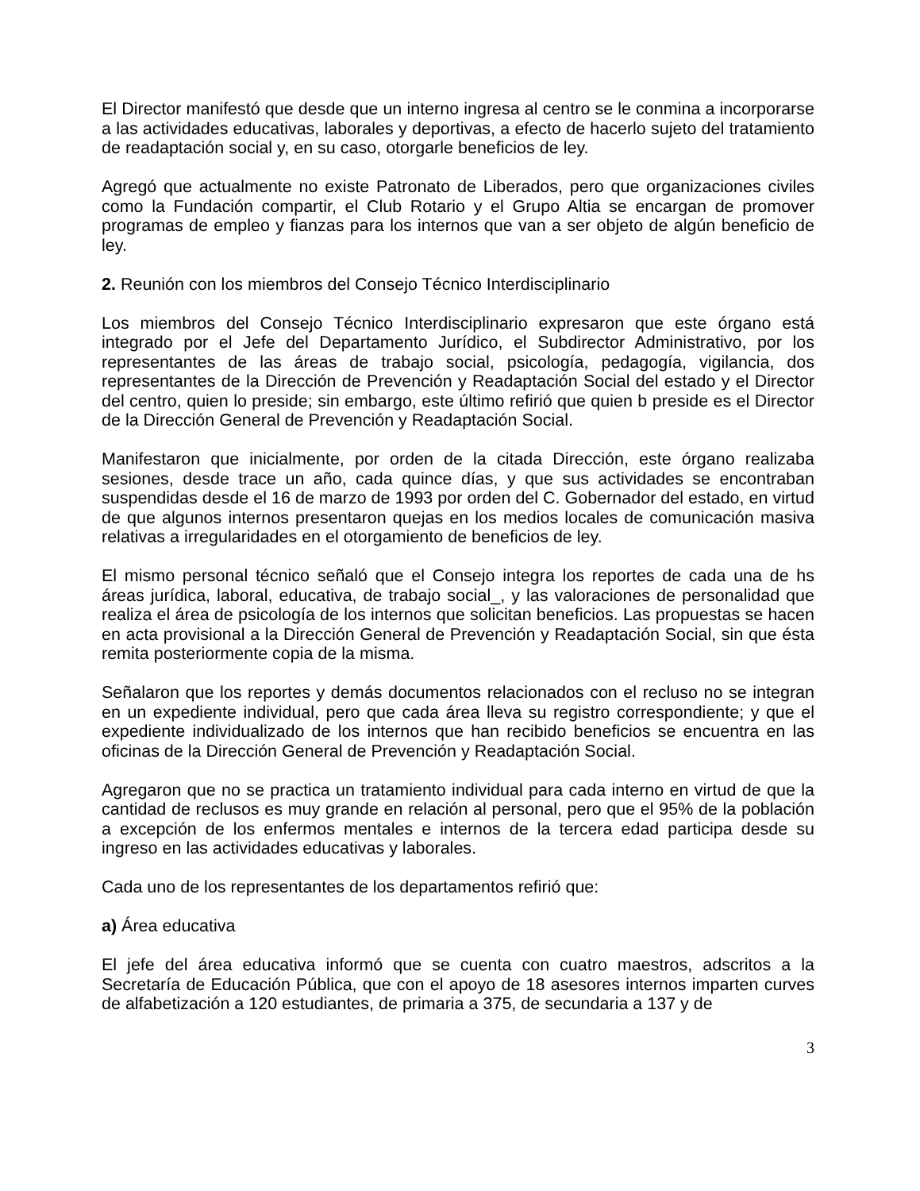El Director manifestó que desde que un interno ingresa al centro se le conmina a incorporarse a las actividades educativas, laborales y deportivas, a efecto de hacerlo sujeto del tratamiento de readaptación social y, en su caso, otorgarle beneficios de ley.
Agregó que actualmente no existe Patronato de Liberados, pero que organizaciones civiles como la Fundación compartir, el Club Rotario y el Grupo Altia se encargan de promover programas de empleo y fianzas para los internos que van a ser objeto de algún beneficio de ley.
2. Reunión con los miembros del Consejo Técnico Interdisciplinario
Los miembros del Consejo Técnico Interdisciplinario expresaron que este órgano está integrado por el Jefe del Departamento Jurídico, el Subdirector Administrativo, por los representantes de las áreas de trabajo social, psicología, pedagogía, vigilancia, dos representantes de la Dirección de Prevención y Readaptación Social del estado y el Director del centro, quien lo preside; sin embargo, este último refirió que quien b preside es el Director de la Dirección General de Prevención y Readaptación Social.
Manifestaron que inicialmente, por orden de la citada Dirección, este órgano realizaba sesiones, desde trace un año, cada quince días, y que sus actividades se encontraban suspendidas desde el 16 de marzo de 1993 por orden del C. Gobernador del estado, en virtud de que algunos internos presentaron quejas en los medios locales de comunicación masiva relativas a irregularidades en el otorgamiento de beneficios de ley.
El mismo personal técnico señaló que el Consejo integra los reportes de cada una de hs áreas jurídica, laboral, educativa, de trabajo social_, y las valoraciones de personalidad que realiza el área de psicología de los internos que solicitan beneficios. Las propuestas se hacen en acta provisional a la Dirección General de Prevención y Readaptación Social, sin que ésta remita posteriormente copia de la misma.
Señalaron que los reportes y demás documentos relacionados con el recluso no se integran en un expediente individual, pero que cada área lleva su registro correspondiente; y que el expediente individualizado de los internos que han recibido beneficios se encuentra en las oficinas de la Dirección General de Prevención y Readaptación Social.
Agregaron que no se practica un tratamiento individual para cada interno en virtud de que la cantidad de reclusos es muy grande en relación al personal, pero que el 95% de la población a excepción de los enfermos mentales e internos de la tercera edad participa desde su ingreso en las actividades educativas y laborales.
Cada uno de los representantes de los departamentos refirió que:
a) Área educativa
El jefe del área educativa informó que se cuenta con cuatro maestros, adscritos a la Secretaría de Educación Pública, que con el apoyo de 18 asesores internos imparten curves de alfabetización a 120 estudiantes, de primaria a 375, de secundaria a 137 y de
3